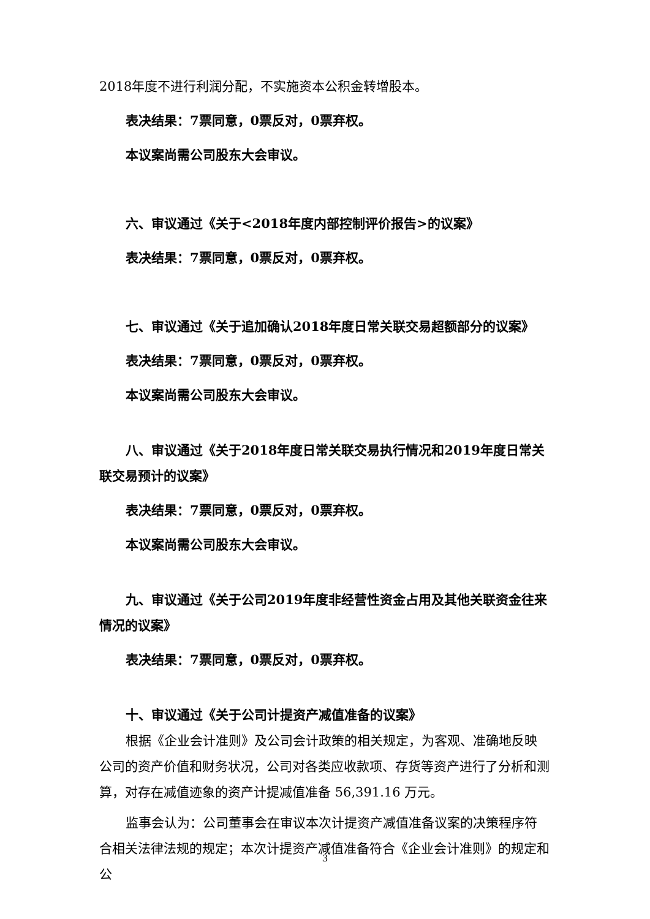2018年度不进行利润分配，不实施资本公积金转增股本。
表决结果：7票同意，0票反对，0票弃权。
本议案尚需公司股东大会审议。
六、审议通过《关于<2018年度内部控制评价报告>的议案》
表决结果：7票同意，0票反对，0票弃权。
七、审议通过《关于追加确认2018年度日常关联交易超额部分的议案》
表决结果：7票同意，0票反对，0票弃权。
本议案尚需公司股东大会审议。
八、审议通过《关于2018年度日常关联交易执行情况和2019年度日常关联交易预计的议案》
表决结果：7票同意，0票反对，0票弃权。
本议案尚需公司股东大会审议。
九、审议通过《关于公司2019年度非经营性资金占用及其他关联资金往来情况的议案》
表决结果：7票同意，0票反对，0票弃权。
十、审议通过《关于公司计提资产减值准备的议案》
根据《企业会计准则》及公司会计政策的相关规定，为客观、准确地反映公司的资产价值和财务状况，公司对各类应收款项、存货等资产进行了分析和测算，对存在减值迹象的资产计提减值准备 56,391.16 万元。
监事会认为：公司董事会在审议本次计提资产减值准备议案的决策程序符合相关法律法规的规定；本次计提资产减值准备符合《企业会计准则》的规定和公
3